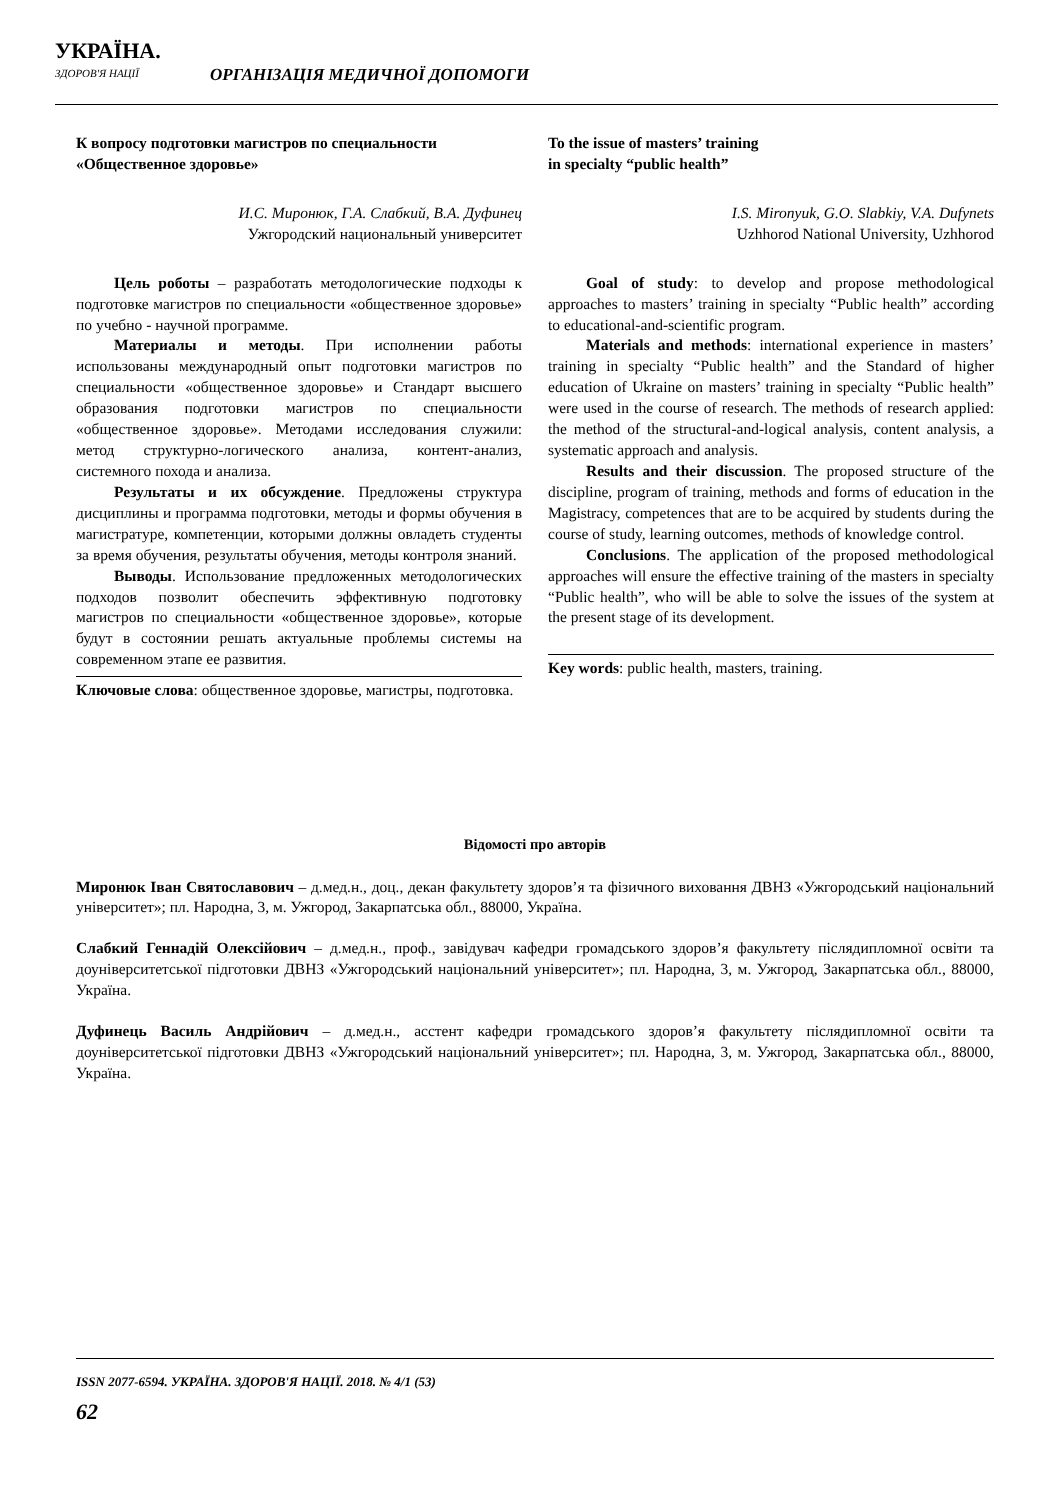УКРАЇНА.
ЗДОРОВ'Я НАЦІЇ
ОРГАНІЗАЦІЯ МЕДИЧНОЇ ДОПОМОГИ
К вопросу подготовки магистров по специальности «Общественное здоровье»
И.С. Миронюк, Г.А. Слабкий, В.А. Дуфинец
Ужгородский национальный университет
Цель роботы – разработать методологические подходы к подготовке магистров по специальности «общественное здоровье» по учебно - научной программе.
Материалы и методы. При исполнении работы использованы международный опыт подготовки магистров по специальности «общественное здоровье» и Стандарт высшего образования подготовки магистров по специальности «общественное здоровье». Методами исследования служили: метод структурно-логического анализа, контент-анализ, системного похода и анализа.
Результаты и их обсуждение. Предложены структура дисциплины и программа подготовки, методы и формы обучения в магистратуре, компетенции, которыми должны овладеть студенты за время обучения, результаты обучения, методы контроля знаний.
Выводы. Использование предложенных методологических подходов позволит обеспечить эффективную подготовку магистров по специальности «общественное здоровье», которые будут в состоянии решать актуальные проблемы системы на современном этапе ее развития.
Ключовые слова: общественное здоровье, магистры, подготовка.
To the issue of masters’ training
in specialty “public health”
I.S. Mironyuk, G.O. Slabkiy, V.A. Dufynets
Uzhhorod National University, Uzhhorod
Goal of study: to develop and propose methodological approaches to masters’ training in specialty “Public health” according to educational-and-scientific program.
Materials and methods: international experience in masters’ training in specialty “Public health” and the Standard of higher education of Ukraine on masters’ training in specialty “Public health” were used in the course of research. The methods of research applied: the method of the structural-and-logical analysis, content analysis, a systematic approach and analysis.
Results and their discussion. The proposed structure of the discipline, program of training, methods and forms of education in the Magistracy, competences that are to be acquired by students during the course of study, learning outcomes, methods of knowledge control.
Conclusions. The application of the proposed methodological approaches will ensure the effective training of the masters in specialty “Public health”, who will be able to solve the issues of the system at the present stage of its development.
Key words: public health, masters, training.
Відомості про авторів
Миронюк Іван Святославович – д.мед.н., доц., декан факультету здоров’я та фізичного виховання ДВНЗ «Ужгородський національний університет»; пл. Народна, 3, м. Ужгород, Закарпатська обл., 88000, Україна.
Слабкий Геннадій Олексійович – д.мед.н., проф., завідувач кафедри громадського здоров’я факультету післядипломної освіти та доуніверситетської підготовки ДВНЗ «Ужгородський національний університет»; пл. Народна, 3, м. Ужгород, Закарпатська обл., 88000, Україна.
Дуфинець Василь Андрійович – д.мед.н., асстент кафедри громадського здоров’я факультету післядипломної освіти та доуніверситетської підготовки ДВНЗ «Ужгородський національний університет»; пл. Народна, 3, м. Ужгород, Закарпатська обл., 88000, Україна.
ISSN 2077-6594. УКРАЇНА. ЗДОРОВ'Я НАЦІЇ. 2018. № 4/1 (53)
62